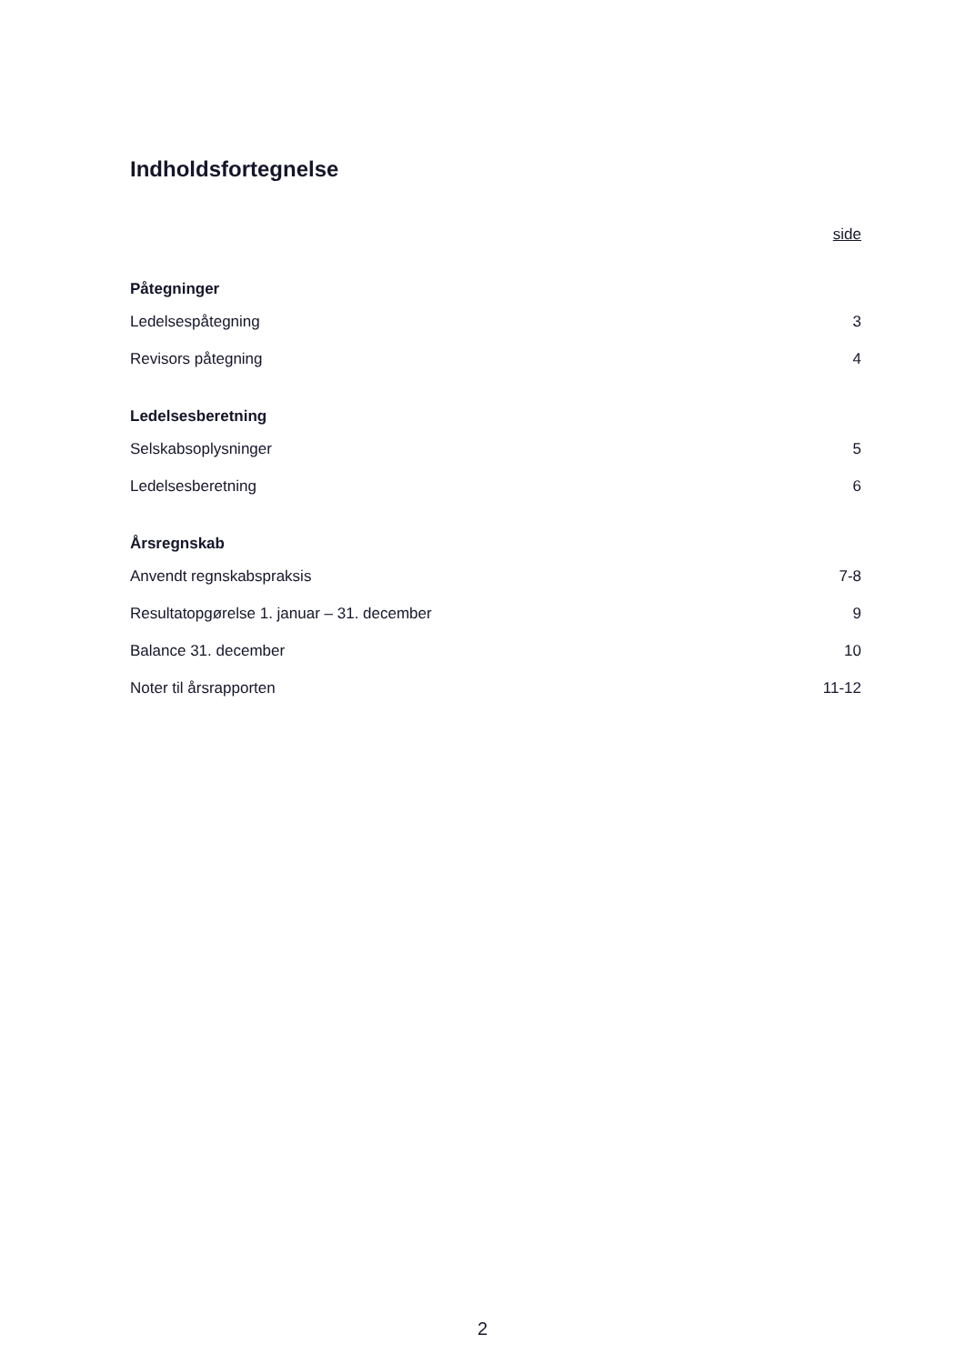Indholdsfortegnelse
side
Påtegninger
Ledelsespåtegning 3
Revisors påtegning 4
Ledelsesberetning
Selskabsoplysninger 5
Ledelsesberetning 6
Årsregnskab
Anvendt regnskabspraksis 7-8
Resultatopgørelse 1. januar – 31. december 9
Balance 31. december 10
Noter til årsrapporten 11-12
2